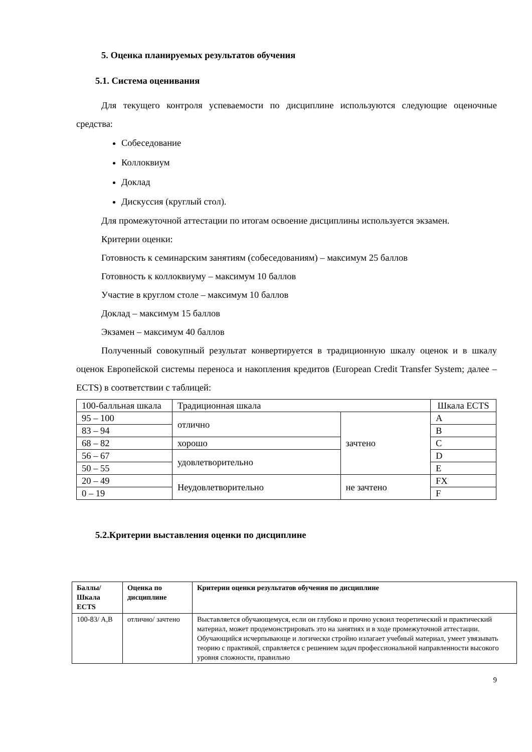5. Оценка планируемых результатов обучения
5.1. Система оценивания
Для текущего контроля успеваемости по дисциплине используются следующие оценочные средства:
Собеседование
Коллоквиум
Доклад
Дискуссия (круглый стол).
Для промежуточной аттестации по итогам освоение дисциплины используется экзамен.
Критерии оценки:
Готовность к семинарским занятиям (собеседованиям) – максимум 25 баллов
Готовность к коллоквиуму – максимум 10 баллов
Участие в круглом столе – максимум 10 баллов
Доклад – максимум 15 баллов
Экзамен – максимум 40 баллов
Полученный совокупный результат конвертируется в традиционную шкалу оценок и в шкалу оценок Европейской системы переноса и накопления кредитов (European Credit Transfer System; далее – ECTS) в соответствии с таблицей:
| 100-балльная шкала | Традиционная шкала | | Шкала ECTS |
| 95 – 100 | отлично | зачтено | A |
| 83 – 94 | | | B |
| 68 – 82 | хорошо | | C |
| 56 – 67 | удовлетворительно | | D |
| 50 – 55 | | | E |
| 20 – 49 | Неудовлетворительно | не зачтено | FX |
| 0 – 19 | | | F |
5.2.Критерии выставления оценки по дисциплине
| Баллы/ Шкала ECTS | Оценка по дисциплине | Критерии оценки результатов обучения по дисциплине |
| --- | --- | --- |
| 100-83/ A,B | отлично/ зачтено | Выставляется обучающемуся, если он глубоко и прочно усвоил теоретический и практический материал, может продемонстрировать это на занятиях и в ходе промежуточной аттестации. Обучающийся исчерпывающе и логически стройно излагает учебный материал, умеет увязывать теорию с практикой, справляется с решением задач профессиональной направленности высокого уровня сложности, правильно |
9